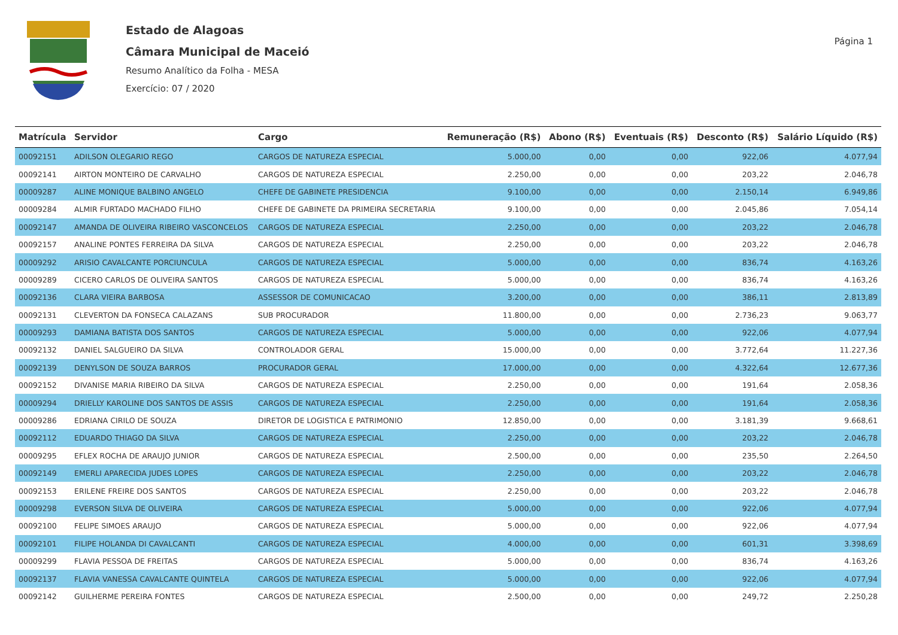Estado de Alagoas
Câmara Municipal de Maceió
Resumo Analítico da Folha - MESA
Exercício: 07 / 2020
Página 1
| Matrícula | Servidor | Cargo | Remuneração (R$) | Abono (R$) | Eventuais (R$) | Desconto (R$) | Salário Líquido (R$) |
| --- | --- | --- | --- | --- | --- | --- | --- |
| 00092151 | ADILSON OLEGARIO REGO | CARGOS DE NATUREZA ESPECIAL | 5.000,00 | 0,00 | 0,00 | 922,06 | 4.077,94 |
| 00092141 | AIRTON MONTEIRO DE CARVALHO | CARGOS DE NATUREZA ESPECIAL | 2.250,00 | 0,00 | 0,00 | 203,22 | 2.046,78 |
| 00009287 | ALINE MONIQUE BALBINO ANGELO | CHEFE DE GABINETE PRESIDENCIA | 9.100,00 | 0,00 | 0,00 | 2.150,14 | 6.949,86 |
| 00009284 | ALMIR FURTADO MACHADO FILHO | CHEFE DE GABINETE DA PRIMEIRA SECRETARIA | 9.100,00 | 0,00 | 0,00 | 2.045,86 | 7.054,14 |
| 00092147 | AMANDA DE OLIVEIRA RIBEIRO VASCONCELOS | CARGOS DE NATUREZA ESPECIAL | 2.250,00 | 0,00 | 0,00 | 203,22 | 2.046,78 |
| 00092157 | ANALINE PONTES FERREIRA DA SILVA | CARGOS DE NATUREZA ESPECIAL | 2.250,00 | 0,00 | 0,00 | 203,22 | 2.046,78 |
| 00009292 | ARISIO CAVALCANTE PORCIUNCULA | CARGOS DE NATUREZA ESPECIAL | 5.000,00 | 0,00 | 0,00 | 836,74 | 4.163,26 |
| 00009289 | CICERO CARLOS DE OLIVEIRA SANTOS | CARGOS DE NATUREZA ESPECIAL | 5.000,00 | 0,00 | 0,00 | 836,74 | 4.163,26 |
| 00092136 | CLARA VIEIRA BARBOSA | ASSESSOR DE COMUNICACAO | 3.200,00 | 0,00 | 0,00 | 386,11 | 2.813,89 |
| 00092131 | CLEVERTON DA FONSECA CALAZANS | SUB PROCURADOR | 11.800,00 | 0,00 | 0,00 | 2.736,23 | 9.063,77 |
| 00009293 | DAMIANA BATISTA DOS SANTOS | CARGOS DE NATUREZA ESPECIAL | 5.000,00 | 0,00 | 0,00 | 922,06 | 4.077,94 |
| 00092132 | DANIEL SALGUEIRO DA SILVA | CONTROLADOR GERAL | 15.000,00 | 0,00 | 0,00 | 3.772,64 | 11.227,36 |
| 00092139 | DENYLSON DE SOUZA BARROS | PROCURADOR GERAL | 17.000,00 | 0,00 | 0,00 | 4.322,64 | 12.677,36 |
| 00092152 | DIVANISE MARIA RIBEIRO DA SILVA | CARGOS DE NATUREZA ESPECIAL | 2.250,00 | 0,00 | 0,00 | 191,64 | 2.058,36 |
| 00009294 | DRIELLY KAROLINE DOS SANTOS DE ASSIS | CARGOS DE NATUREZA ESPECIAL | 2.250,00 | 0,00 | 0,00 | 191,64 | 2.058,36 |
| 00009286 | EDRIANA CIRILO DE SOUZA | DIRETOR DE LOGISTICA E PATRIMONIO | 12.850,00 | 0,00 | 0,00 | 3.181,39 | 9.668,61 |
| 00092112 | EDUARDO THIAGO DA SILVA | CARGOS DE NATUREZA ESPECIAL | 2.250,00 | 0,00 | 0,00 | 203,22 | 2.046,78 |
| 00009295 | EFLEX ROCHA DE ARAUJO JUNIOR | CARGOS DE NATUREZA ESPECIAL | 2.500,00 | 0,00 | 0,00 | 235,50 | 2.264,50 |
| 00092149 | EMERLI APARECIDA JUDES LOPES | CARGOS DE NATUREZA ESPECIAL | 2.250,00 | 0,00 | 0,00 | 203,22 | 2.046,78 |
| 00092153 | ERILENE FREIRE DOS SANTOS | CARGOS DE NATUREZA ESPECIAL | 2.250,00 | 0,00 | 0,00 | 203,22 | 2.046,78 |
| 00009298 | EVERSON SILVA DE OLIVEIRA | CARGOS DE NATUREZA ESPECIAL | 5.000,00 | 0,00 | 0,00 | 922,06 | 4.077,94 |
| 00092100 | FELIPE SIMOES ARAUJO | CARGOS DE NATUREZA ESPECIAL | 5.000,00 | 0,00 | 0,00 | 922,06 | 4.077,94 |
| 00092101 | FILIPE HOLANDA DI CAVALCANTI | CARGOS DE NATUREZA ESPECIAL | 4.000,00 | 0,00 | 0,00 | 601,31 | 3.398,69 |
| 00009299 | FLAVIA PESSOA DE FREITAS | CARGOS DE NATUREZA ESPECIAL | 5.000,00 | 0,00 | 0,00 | 836,74 | 4.163,26 |
| 00092137 | FLAVIA VANESSA CAVALCANTE QUINTELA | CARGOS DE NATUREZA ESPECIAL | 5.000,00 | 0,00 | 0,00 | 922,06 | 4.077,94 |
| 00092142 | GUILHERME PEREIRA FONTES | CARGOS DE NATUREZA ESPECIAL | 2.500,00 | 0,00 | 0,00 | 249,72 | 2.250,28 |